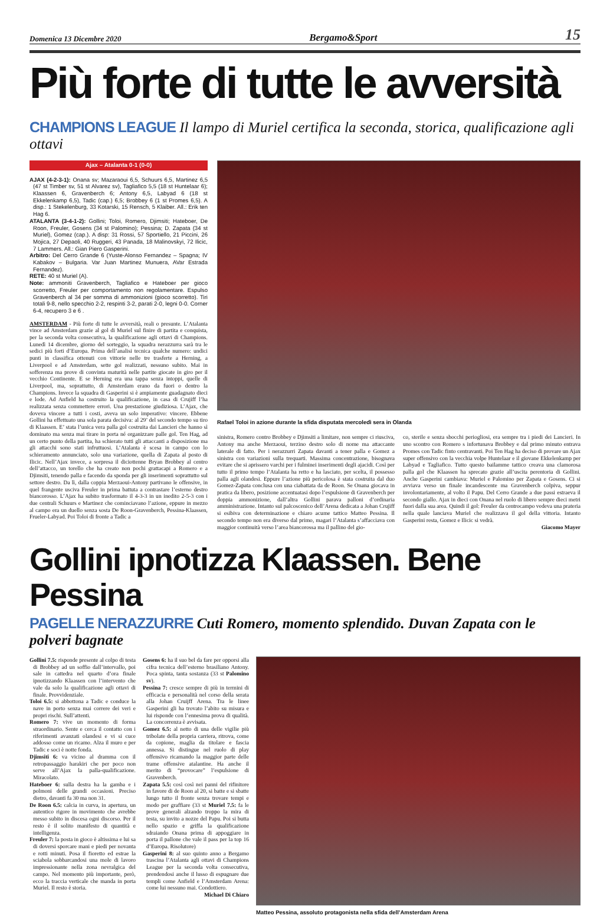Domenica 13 Dicembre 2020 Bergamo&Sport 15
Più forte di tutte le avversità
CHAMPIONS LEAGUE Il lampo di Muriel certifica la seconda, storica, qualificazione agli ottavi
Ajax – Atalanta 0-1 (0-0)
AJAX (4-2-3-1): Onana sv; Mazaraoui 6,5, Schuurs 6,5, Martinez 6,5 (47 st Timber sv, 51 st Alvarez sv), Tagliafico 5,5 (18 st Huntelaar 6); Klaassen 6, Gravenberch 6; Antony 6,5, Labyad 6 (18 st Ekkelenkamp 6,5), Tadic (cap.) 6,5; Brobbey 6 (1 st Promes 6,5). A disp.: 1 Stekelenburg, 33 Kotarski, 15 Rensch, 5 Klaiber. All.: Erik ten Hag 6.
ATALANTA (3-4-1-2): Gollini; Toloi, Romero, Djimsiti; Hateboer, De Roon, Freuler, Gosens (34 st Palomino); Pessina; D. Zapata (34 st Muriel), Gomez (cap.). A disp: 31 Rossi, 57 Sportiello, 21 Piccini, 26 Mojica, 27 Depaoli, 40 Ruggeri, 43 Panada, 18 Malinovskyi, 72 Ilicic, 7 Lammers. All.: Gian Piero Gasperini.
Arbitro: Del Cerro Grande 6 (Yuste-Alonso Fernandez – Spagna; IV Kabakov – Bulgaria. Var Juan Martinez Munuera, AVar Estrada Fernandez).
RETE: 40 st Muriel (A).
Note: ammoniti Gravenberch, Tagliafico e Hateboer per gioco scorretto, Freuler per comportamento non regolamentare. Espulso Gravenberch al 34 per somma di ammonizioni (gioco scorretto). Tiri totali 9-8, nello specchio 2-2, respinti 3-2, parati 2-0, legni 0-0. Corner 6-4, recupero 3 e 6 .
AMSTERDAM - Più forte di tutte le avversità, reali o presunte. L’Atalanta vince ad Amsterdam grazie al gol di Muriel sul finire di partita e conquista, per la seconda volta consecutiva, la qualificazione agli ottavi di Champions. Lunedì 14 dicembre, giorno del sorteggio, la squadra nerazzurra sarà tra le sedici più forti d’Europa. Prima dell’analisi tecnica qualche numero: undici punti in classifica ottenuti con vittorie nelle tre trasferte a Herning, a Liverpool e ad Amsterdam, sette gol realizzati, nessuno subito. Mai in sofferenza ma prove di convinta maturità nelle partite giocate in giro per il vecchio Continente. E se Herning era una tappa senza intoppi, quelle di Liverpool, ma, soprattutto, di Amsterdam erano da fuori o dentro la Champions. Invece la squadra di Gasperini si è ampiamente guadagnato dieci e lode. Ad Anfield ha costruito la qualificazione, in casa di Crujiff l’ha realizzata senza commettere errori. Una prestazione giudiziosa. L’Ajax, che doveva vincere a tutti i costi, aveva un solo imperativo: vincere. Ebbene Gollini ha effettuato una sola parata decisiva: al 29’ del secondo tempo su tiro di Klaassen. E’ stata l’unica vera palla gol costruita dai Lancieri che hanno sì dominato ma senza mai tirare in porta né organizzare palle gol. Ten Hag, ad un certo punto della partita, ha schierato tutti gli attaccanti a disposizione ma gli attacchi sono stati infruttuosi. L’Atalanta è scesa in campo con lo schieramento annunciato, solo una variazione, quella di Zapata al posto di Ilicic. Nell’Ajax invece, a sorpresa il diciottenne Bryan Brobbey al centro dell’attacco, un torello che ha creato non pochi grattacapi a Romero e a Djimsiti, tenendo palla e facendo da sponda per gli inserimenti soprattutto sul settore destro. Da lì, dalla coppia Merzaoui-Antony partivano le offensive, in quel frangente usciva Freuler in prima battuta a contrastare l’esterno destro biancorosso. L’Ajax ha subito trasformato il 4-3-3 in un inedito 2-5-3 con i due centrali Schuurs e Martinez che cominciavano l’azione, eppure in mezzo al campo era un duello senza sosta De Roon-Gravenberch, Pessina-Klaassen, Frueler-Labyad. Poi Toloi di fronte a Tadic a
Rafael Toloi in azione durante la sfida disputata mercoledì sera in Olanda
sinistra, Romero contro Brobbey e Djimsiti a limitare, non sempre ci riusciva, Antony ma anche Merzaoui, terzino destro solo di nome ma attaccante laterale di fatto. Per i nerazzurri Zapata davanti a tener palla e Gomez a sinistra con variazioni sulla trequarti. Massima concentrazione, bisognava evitare che si aprissero varchi per i fulminei inserimenti degli ajacidi. Così per tutto il primo tempo l’Atalanta ha retto e ha lasciato, per scelta, il possesso palla agli olandesi. Eppure l’azione più pericolosa è stata costruita dal duo Gomez-Zapata conclusa con una ciabattata da de Roon. Se Onana giocava in pratica da libero, posizione accentuatasi dopo l’espulsione di Gravenberch per doppia ammonizione, dall’altra Gollini parava palloni d’ordinaria amministrazione. Intanto sul palcoscenico dell’Arena dedicata a Johan Crujiff si esibiva con determinazione e chiaro acume tattico Matteo Pessina. Il secondo tempo non era diverso dal primo, magari l’Atalanta s’affacciava con maggior continuità verso l’area biancorossa ma il pallino del gio-
co, sterile e senza sbocchi periogliosi, era sempre tra i piedi dei Lancieri. In uno scontro con Romero s infortunava Brobbey e dal primo minuto entrava Promes con Tadic finto centravanti. Poi Ten Hag ha deciso di provare un Ajax super offensivo con la vecchia volpe Huntelaar e il giovane Ekkelenkamp per Labyad e Tagliafico. Tutto questo bailamme tattico creava una clamorosa palla gol che Klaassen ha sprecato grazie all’uscita perentoria di Gollini. Anche Gasperini cambiava: Muriel e Palomino per Zapata e Gosens. Ci si avviava verso un finale incandescente ma Gravenberch colpiva, seppur involontariamente, al volto il Papu. Del Cerro Grande a due passi estraeva il secondo giallo. Ajax in dieci con Onana nel ruolo di libero sempre dieci metri fuori dalla sua area. Quindi il gol: Freuler da centrocampo vedeva una prateria nella quale lanciava Muriel che realizzava il gol della vittoria. Intanto Gasperini resta, Gomez e Ilicic si vedrà.
Giacomo Mayer
Gollini ipnotizza Klaassen. Bene Pessina
PAGELLE NERAZZURRE Cuti Romero, momento splendido. Duvan Zapata con le polveri bagnate
Gollini 7.5: risponde presente al colpo di testa di Brobbey ad un soffio dall’intervallo, poi sale in cattedra nel quarto d’ora finale ipnotizzando Klaassen con l’intervento che vale da solo la qualificazione agli ottavi di finale. Provvidenziale.
Toloi 6.5: si abbottona a Tadic e conduce la nave in porto senza mai correre dei veri e propri rischi. Sull’attenti.
Romero 7: vive un momento di forma straordinario. Sente e cerca il contatto con i riferimenti avanzati olandesi e vi si cuce addosso come un ricamo. Alza il muro e per Tadic e soci è notte fonda.
Djimsiti 6: va vicino al dramma con il retropassaggio harakiri che per poco non serve all’Ajax la palla-qualificazione. Miracolato.
Hateboer 6: sulla destra ha la gamba e i polmoni delle grandi occasioni. Preciso dietro, davanti fa 30 ma non 31.
De Roon 6.5: calcia in curva, in apertura, un autentico rigore in movimento che avrebbe messo subito in discesa ogni discorso. Per il resto è il solito manifesto di quantità e intelligenza.
Freuler 7: la posta in gioco è altissima e lui sa di doversi sporcare mani e piedi per novanta e rotti minuti. Posa il fioretto ed estrae la sciabola sobbarcandosi una mole di lavoro impressionante nella zona nevralgica del campo. Nel momento più importante, però, ecco la traccia verticale che manda in porta Muriel. Il resto è storia.
Gosens 6: ha il suo bel da fare per opporsi alla cifra tecnica dell’esterno brasiliano Antony. Poca spinta, tanta sostanza (33 st Palomino sv).
Pessina 7: cresce sempre di più in termini di efficacia e personalità nel corso della serata alla Johan Cruijff Arena. Tra le linee Gasperini gli ha trovato l’abito su misura e lui risponde con l’ennesima prova di qualità. La concorrenza è avvisata.
Gomez 6.5: al netto di una delle vigilie più tribolate della propria carriera, ritrova, come da copione, maglia da titolare e fascia annessa. Si distingue nel ruolo di play offensivo ricamando la maggior parte delle trame offensive atalantine. Ha anche il merito di “provocare” l’espulsione di Gravenberch.
Zapata 5.5: così così nei panni del rifinitore in favore di de Roon al 20, si batte e si sbatte lungo tutto il fronte senza trovare tempi e modo per graffiare (33 st Muriel 7.5: fa le prove generali alzando troppo la mira di testa, su invito a nozze del Papu. Poi si butta nello spazio e griffa la qualificazione sdraiando Onana prima di appoggiare in porta il pallone che vale il pass per la top 16 d’Europa. Risolutore)
Gasperini 8: al suo quinto anno a Bergamo trascina l’Atalanta agli ottavi di Champions League per la seconda volta consecutiva, prendendosi anche il lusso di espugnare due templi come Anfield e l’Amsterdam Arena: come lui nessuno mai. Condottiero.
Michael Di Chiaro
Matteo Pessina, assoluto protagonista nella sfida dell’Amsterdam Arena